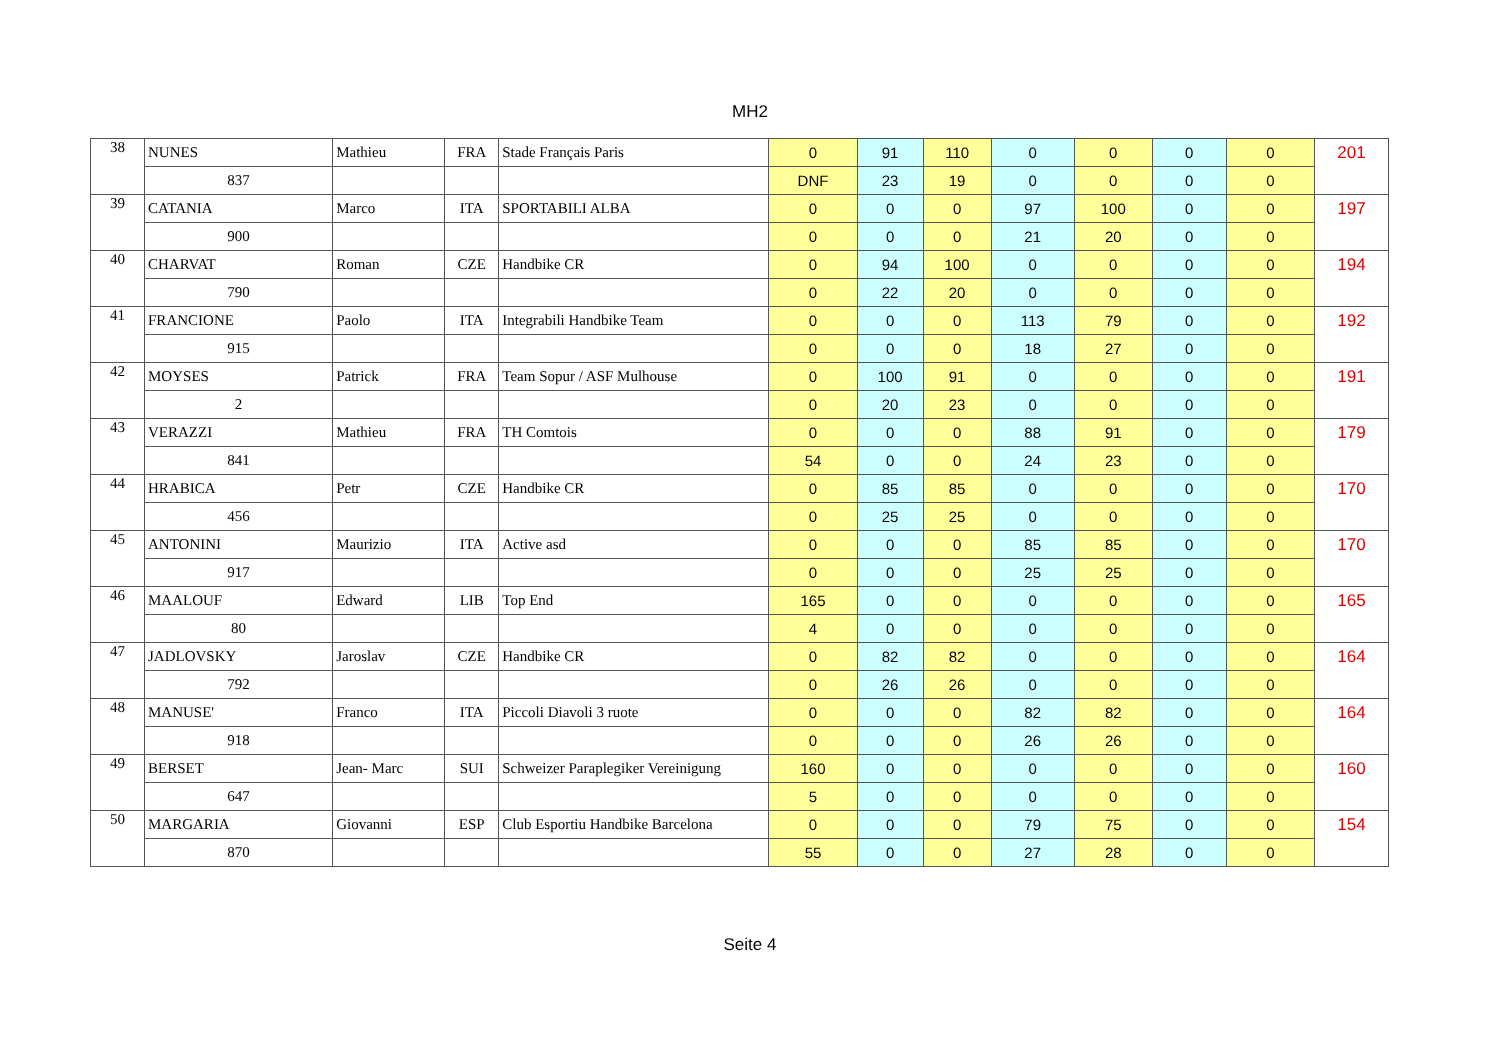MH2
| 38 | NUNES | Mathieu | FRA | Stade Français Paris | 0 | 91 | 110 | 0 | 0 | 0 | 0 | 201 |
| | 837 | | | | DNF | 23 | 19 | 0 | 0 | 0 | 0 | |
| 39 | CATANIA | Marco | ITA | SPORTABILI ALBA | 0 | 0 | 0 | 97 | 100 | 0 | 0 | 197 |
| | 900 | | | | 0 | 0 | 0 | 21 | 20 | 0 | 0 | |
| 40 | CHARVAT | Roman | CZE | Handbike CR | 0 | 94 | 100 | 0 | 0 | 0 | 0 | 194 |
| | 790 | | | | 0 | 22 | 20 | 0 | 0 | 0 | 0 | |
| 41 | FRANCIONE | Paolo | ITA | Integrabili Handbike Team | 0 | 0 | 0 | 113 | 79 | 0 | 0 | 192 |
| | 915 | | | | 0 | 0 | 0 | 18 | 27 | 0 | 0 | |
| 42 | MOYSES | Patrick | FRA | Team Sopur / ASF Mulhouse | 0 | 100 | 91 | 0 | 0 | 0 | 0 | 191 |
| | 2 | | | | 0 | 20 | 23 | 0 | 0 | 0 | 0 | |
| 43 | VERAZZI | Mathieu | FRA | TH Comtois | 0 | 0 | 0 | 88 | 91 | 0 | 0 | 179 |
| | 841 | | | | 54 | 0 | 0 | 24 | 23 | 0 | 0 | |
| 44 | HRABICA | Petr | CZE | Handbike CR | 0 | 85 | 85 | 0 | 0 | 0 | 0 | 170 |
| | 456 | | | | 0 | 25 | 25 | 0 | 0 | 0 | 0 | |
| 45 | ANTONINI | Maurizio | ITA | Active asd | 0 | 0 | 0 | 85 | 85 | 0 | 0 | 170 |
| | 917 | | | | 0 | 0 | 0 | 25 | 25 | 0 | 0 | |
| 46 | MAALOUF | Edward | LIB | Top End | 165 | 0 | 0 | 0 | 0 | 0 | 0 | 165 |
| | 80 | | | | 4 | 0 | 0 | 0 | 0 | 0 | 0 | |
| 47 | JADLOVSKY | Jaroslav | CZE | Handbike CR | 0 | 82 | 82 | 0 | 0 | 0 | 0 | 164 |
| | 792 | | | | 0 | 26 | 26 | 0 | 0 | 0 | 0 | |
| 48 | MANUSE' | Franco | ITA | Piccoli Diavoli 3 ruote | 0 | 0 | 0 | 82 | 82 | 0 | 0 | 164 |
| | 918 | | | | 0 | 0 | 0 | 26 | 26 | 0 | 0 | |
| 49 | BERSET | Jean- Marc | SUI | Schweizer Paraplegiker Vereinigung | 160 | 0 | 0 | 0 | 0 | 0 | 0 | 160 |
| | 647 | | | | 5 | 0 | 0 | 0 | 0 | 0 | 0 | |
| 50 | MARGARIA | Giovanni | ESP | Club Esportiu Handbike Barcelona | 0 | 0 | 0 | 79 | 75 | 0 | 0 | 154 |
| | 870 | | | | 55 | 0 | 0 | 27 | 28 | 0 | 0 | |
Seite 4